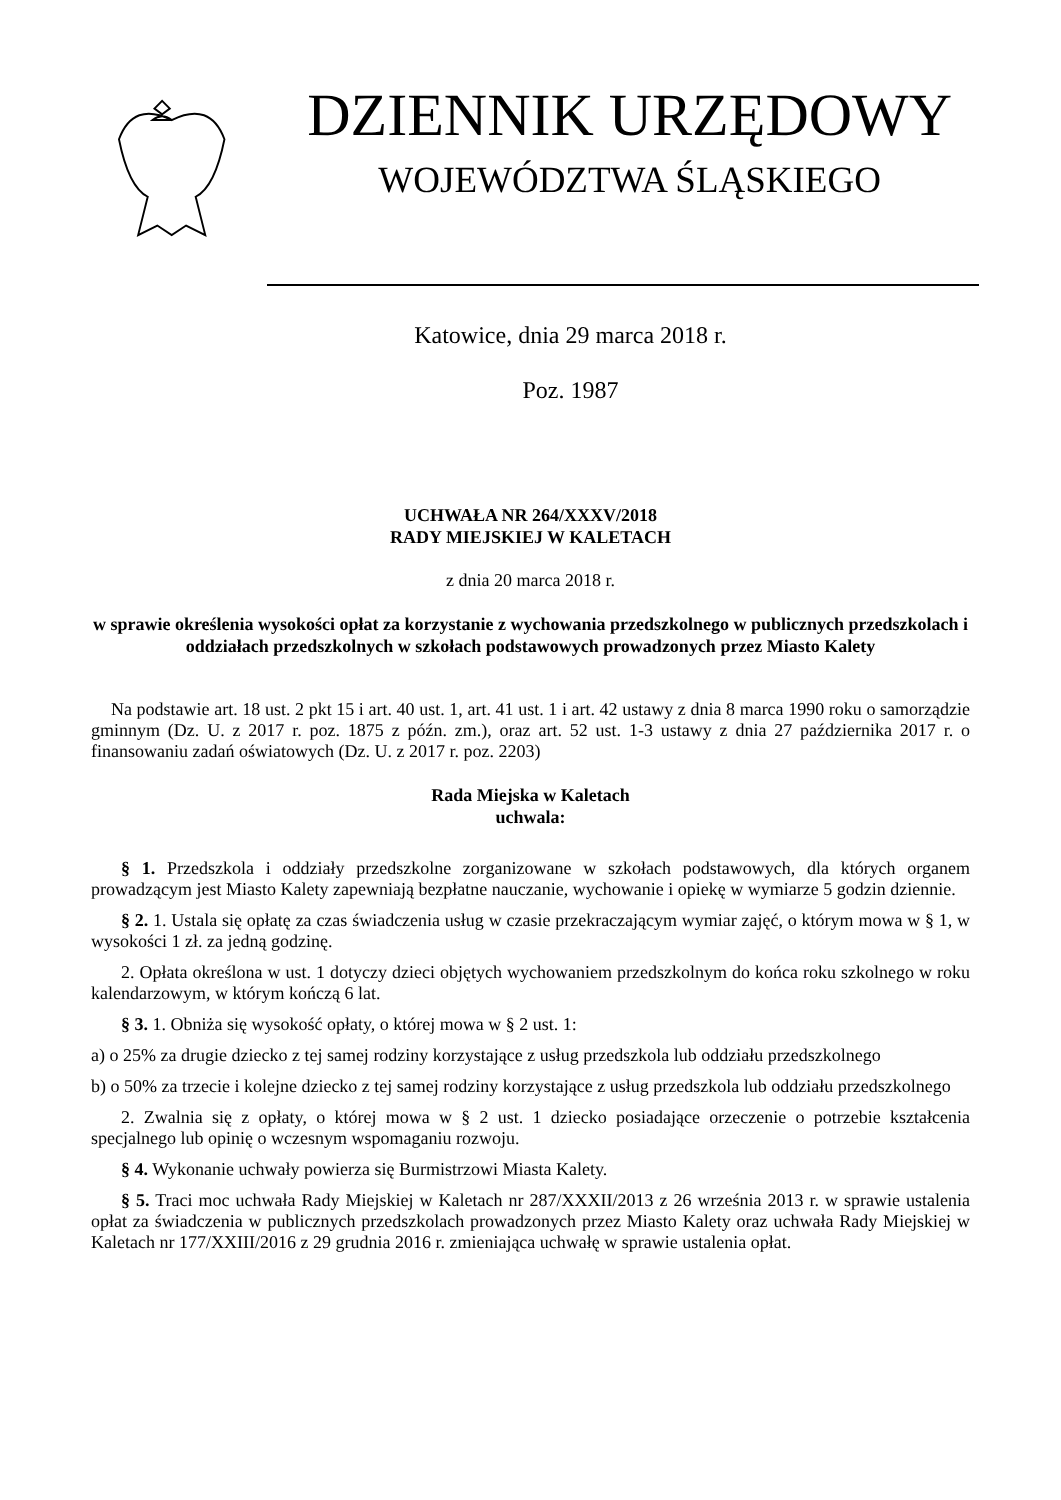DZIENNIK URZĘDOWY
WOJEWÓDZTWA ŚLĄSKIEGO
Katowice, dnia 29 marca 2018 r.
Poz. 1987
UCHWAŁA NR 264/XXXV/2018
RADY MIEJSKIEJ W KALETACH
z dnia 20 marca 2018 r.
w sprawie określenia wysokości opłat za korzystanie z wychowania przedszkolnego w publicznych przedszkolach i oddziałach przedszkolnych w szkołach podstawowych prowadzonych przez Miasto Kalety
Na podstawie art. 18 ust. 2 pkt 15 i art. 40 ust. 1, art. 41 ust. 1 i art. 42 ustawy z dnia 8 marca 1990 roku o samorządzie gminnym (Dz. U. z 2017 r. poz. 1875 z późn. zm.), oraz art. 52 ust. 1-3 ustawy z dnia 27 października 2017 r. o finansowaniu zadań oświatowych (Dz. U. z 2017 r. poz. 2203)
Rada Miejska w Kaletach
uchwala:
§ 1. Przedszkola i oddziały przedszkolne zorganizowane w szkołach podstawowych, dla których organem prowadzącym jest Miasto Kalety zapewniają bezpłatne nauczanie, wychowanie i opiekę w wymiarze 5 godzin dziennie.
§ 2. 1. Ustala się opłatę za czas świadczenia usług w czasie przekraczającym wymiar zajęć, o którym mowa w § 1, w wysokości 1 zł. za jedną godzinę.
2. Opłata określona w ust. 1 dotyczy dzieci objętych wychowaniem przedszkolnym do końca roku szkolnego w roku kalendarzowym, w którym kończą 6 lat.
§ 3. 1. Obniża się wysokość opłaty, o której mowa w § 2 ust. 1:
a) o 25% za drugie dziecko z tej samej rodziny korzystające z usług przedszkola lub oddziału przedszkolnego
b) o 50% za trzecie i kolejne dziecko z tej samej rodziny korzystające z usług przedszkola lub oddziału przedszkolnego
2. Zwalnia się z opłaty, o której mowa w § 2 ust. 1 dziecko posiadające orzeczenie o potrzebie kształcenia specjalnego lub opinię o wczesnym wspomaganiu rozwoju.
§ 4. Wykonanie uchwały powierza się Burmistrzowi Miasta Kalety.
§ 5. Traci moc uchwała Rady Miejskiej w Kaletach nr 287/XXXII/2013 z 26 września 2013 r. w sprawie ustalenia opłat za świadczenia w publicznych przedszkolach prowadzonych przez Miasto Kalety oraz uchwała Rady Miejskiej w Kaletach nr 177/XXIII/2016 z 29 grudnia 2016 r. zmieniająca uchwałę w sprawie ustalenia opłat.